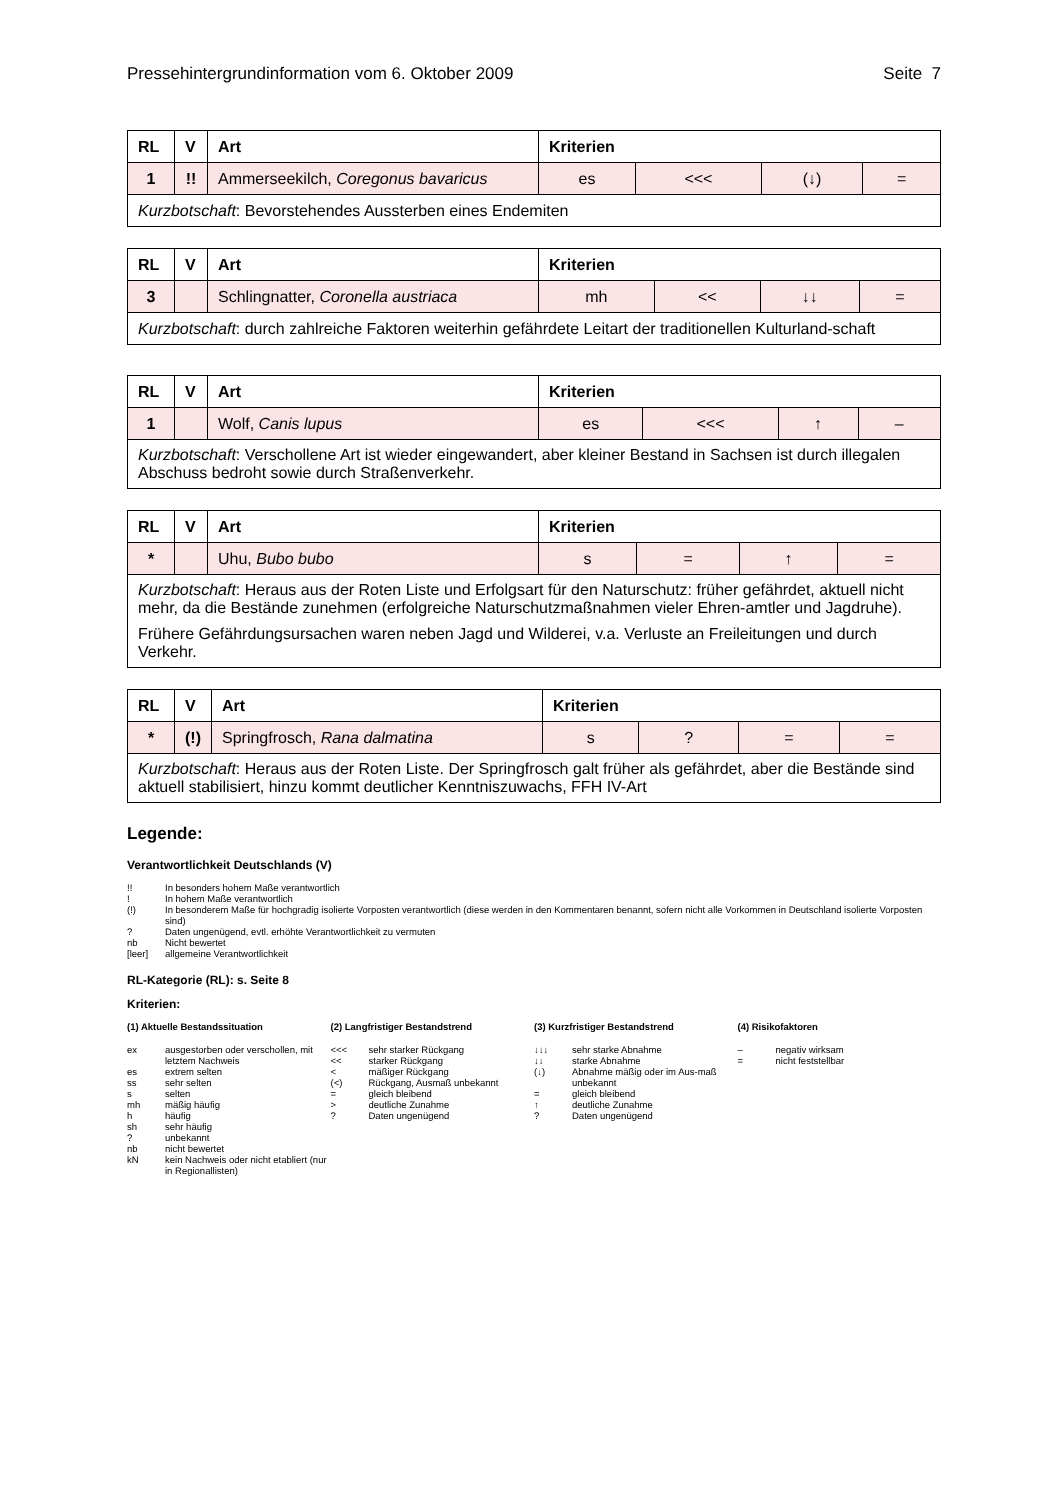Pressehintergrundinformation vom 6. Oktober 2009 Seite 7
| RL | V | Art | Kriterien | | | |
| --- | --- | --- | --- | --- | --- | --- |
| 1 | !! | Ammerseekilch, Coregonus bavaricus | es | <<< | (↓) | = |
| Kurzbotschaft : Bevorstehendes Aussterben eines Endemiten | | | | | | |
| RL | V | Art | Kriterien | | | |
| --- | --- | --- | --- | --- | --- | --- |
| 3 | | Schlingnatter, Coronella austriaca | mh | << | ↓↓ | = |
| Kurzbotschaft : durch zahlreiche Faktoren weiterhin gefährdete Leitart der traditionellen Kulturland-schaft | | | | | | |
| RL | V | Art | Kriterien | | | |
| --- | --- | --- | --- | --- | --- | --- |
| 1 | | Wolf, Canis lupus | es | <<< | ↑ | – |
| Kurzbotschaft : Verschollene Art ist wieder eingewandert, aber kleiner Bestand in Sachsen ist durch illegalen Abschuss bedroht sowie durch Straßenverkehr. | | | | | | |
| RL | V | Art | Kriterien | | | |
| --- | --- | --- | --- | --- | --- | --- |
| * | | Uhu, Bubo bubo | s | = | ↑ | = |
| Kurzbotschaft : Heraus aus der Roten Liste und Erfolgsart für den Naturschutz: früher gefährdet, aktuell nicht mehr, da die Bestände zunehmen (erfolgreiche Naturschutzmaßnahmen vieler Ehren-amtler und Jagdruhe). Frühere Gefährdungsursachen waren neben Jagd und Wilderei, v.a. Verluste an Freileitungen und durch Verkehr. | | | | | | |
| RL | V | Art | Kriterien | | | |
| --- | --- | --- | --- | --- | --- | --- |
| * | (!) | Springfrosch, Rana dalmatina | s | ? | = | = |
| Kurzbotschaft : Heraus aus der Roten Liste. Der Springfrosch galt früher als gefährdet, aber die Bestände sind aktuell stabilisiert, hinzu kommt deutlicher Kenntniszuwachs, FFH IV-Art | | | | | | |
Legende:
Verantwortlichkeit Deutschlands (V)
!! In besonders hohem Maße verantwortlich
! In hohem Maße verantwortlich
(!) In besonderem Maße für hochgradig isolierte Vorposten verantwortlich (diese werden in den Kommentaren benannt, sofern nicht alle Vorkommen in Deutschland isolierte Vorposten sind)
? Daten ungenügend, evtl. erhöhte Verantwortlichkeit zu vermuten
nb Nicht bewertet
[leer] allgemeine Verantwortlichkeit
RL-Kategorie (RL): s. Seite 8
Kriterien:
(1) Aktuelle Bestandssituation
ex ausgestorben oder verschollen, mit letztem Nachweis
es extrem selten
ss sehr selten
s selten
mh mäßig häufig
h häufig
sh sehr häufig
? unbekannt
nb nicht bewertet
kN kein Nachweis oder nicht etabliert (nur in Regionallisten)
(2) Langfristiger Bestandstrend
<<< sehr starker Rückgang
<< starker Rückgang
< mäßiger Rückgang
(<) Rückgang, Ausmaß unbekannt
= gleich bleibend
> deutliche Zunahme
? Daten ungenügend
(3) Kurzfristiger Bestandstrend
↓↓↓ sehr starke Abnahme
↓↓ starke Abnahme
(↓) Abnahme mäßig oder im Aus-maß unbekannt
= gleich bleibend
↑ deutliche Zunahme
? Daten ungenügend
(4) Risikofaktoren
– negativ wirksam
= nicht feststellbar